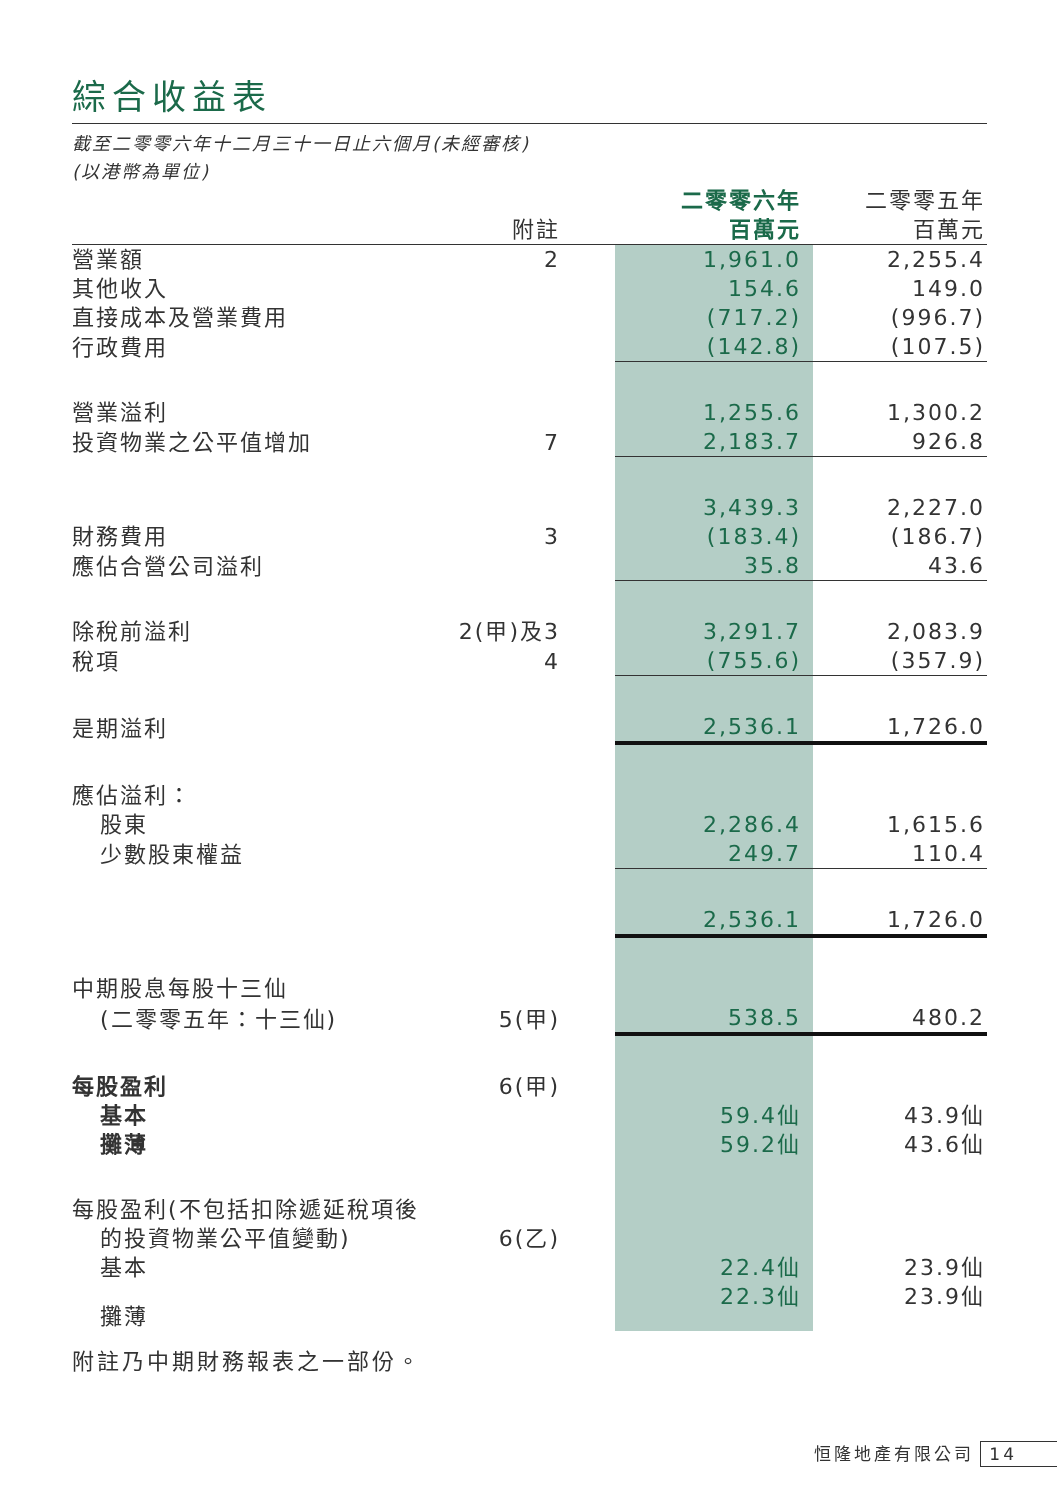綜合收益表
截至二零零六年十二月三十一日止六個月(未經審核)
(以港幣為單位)
| | 附註 | | 二零零六年 百萬元 | 二零零五年 百萬元 |
| --- | --- | --- | --- | --- |
| 營業額 | 2 | | 1,961.0 | 2,255.4 |
| 其他收入 | | | 154.6 | 149.0 |
| 直接成本及營業費用 | | | (717.2) | (996.7) |
| 行政費用 | | | (142.8) | (107.5) |
| 營業溢利 | | | 1,255.6 | 1,300.2 |
| 投資物業之公平值增加 | 7 | | 2,183.7 | 926.8 |
| | | | 3,439.3 | 2,227.0 |
| 財務費用 | 3 | | (183.4) | (186.7) |
| 應佔合營公司溢利 | | | 35.8 | 43.6 |
| 除稅前溢利 | 2(甲)及3 | | 3,291.7 | 2,083.9 |
| 稅項 | 4 | | (755.6) | (357.9) |
| 是期溢利 | | | 2,536.1 | 1,726.0 |
| 應佔溢利： | | | | |
| 股東 | | | 2,286.4 | 1,615.6 |
| 少數股東權益 | | | 249.7 | 110.4 |
| | | | 2,536.1 | 1,726.0 |
| 中期股息每股十三仙 | | | | |
| (二零零五年：十三仙) | 5(甲) | | 538.5 | 480.2 |
| 每股盈利 | 6(甲) | | | |
| 基本 | | | 59.4仙 | 43.9仙 |
| 攤薄 | | | 59.2仙 | 43.6仙 |
| 每股盈利(不包括扣除遞延稅項後 | | | | |
| 的投資物業公平值變動) | 6(乙) | | | |
| 基本 | | | 22.4仙 | 23.9仙 |
| 攤薄 | | | 22.3仙 | 23.9仙 |
附註乃中期財務報表之一部份。
恒隆地產有限公司 14